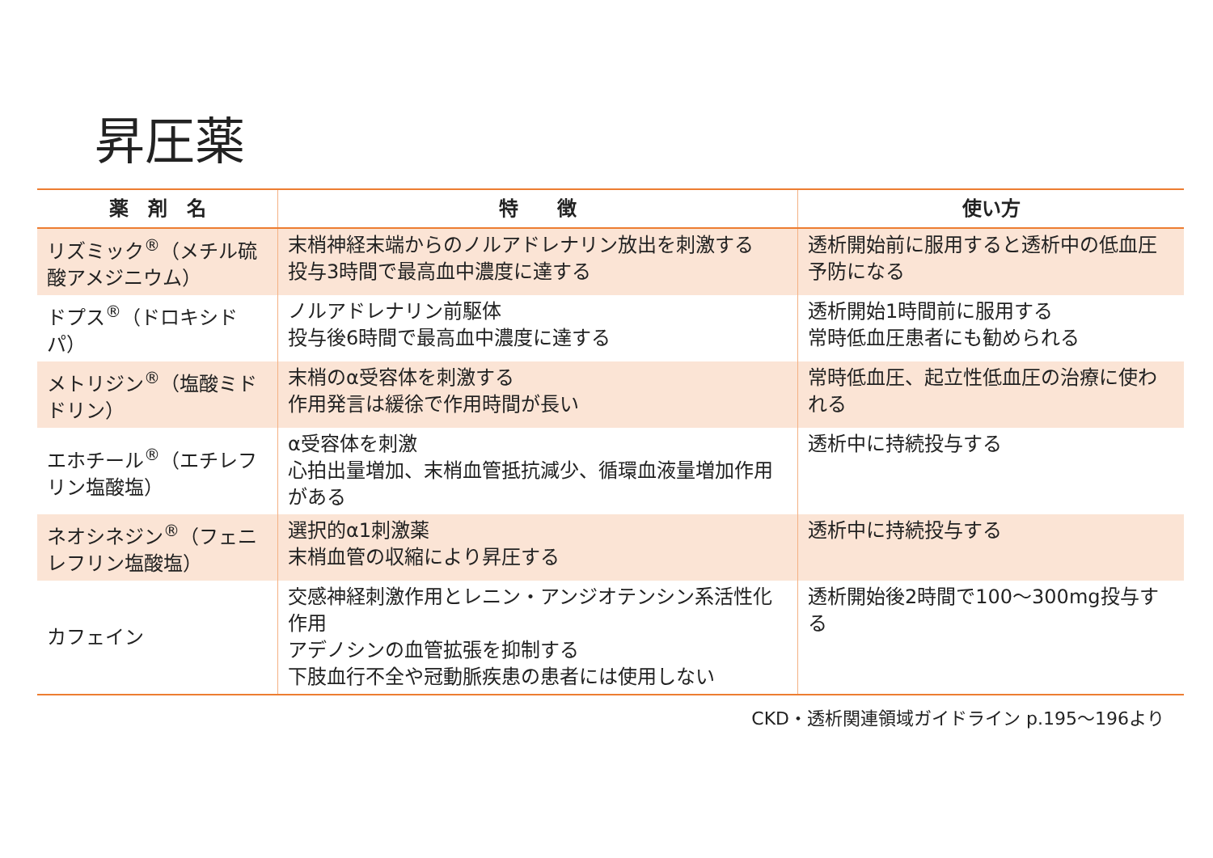昇圧薬
| 薬 剤 名 | 特 徴 | 使い方 |
| --- | --- | --- |
| リズミック<sup>®</sup>（メチル硫酸アメジニウム） | 末梢神経末端からのノルアドレナリン放出を刺激する 投与3時間で最高血中濃度に達する | 透析開始前に服用すると透析中の低血圧予防になる |
| ドプス<sup>®</sup>（ドロキシドパ） | ノルアドレナリン前駆体 投与後6時間で最高血中濃度に達する | 透析開始1時間前に服用する 常時低血圧患者にも勧められる |
| メトリジン<sup>®</sup>（塩酸ミドドリン） | 末梢のα受容体を刺激する 作用発言は緩徐で作用時間が長い | 常時低血圧、起立性低血圧の治療に使われる |
| エホチール<sup>®</sup>（エチレフリン塩酸塩） | α受容体を刺激 心拍出量増加、末梢血管抵抗減少、循環血液量増加作用がある | 透析中に持続投与する |
| ネオシネジン<sup>®</sup>（フェニレフリン塩酸塩） | 選択的α1刺激薬 末梢血管の収縮により昇圧する | 透析中に持続投与する |
| カフェイン | 交感神経刺激作用とレニン・アンジオテンシン系活性化作用 アデノシンの血管拡張を抑制する 下肢血行不全や冠動脈疾患の患者には使用しない | 透析開始後2時間で100～300mg投与する |
CKD・透析関連領域ガイドライン p.195～196より